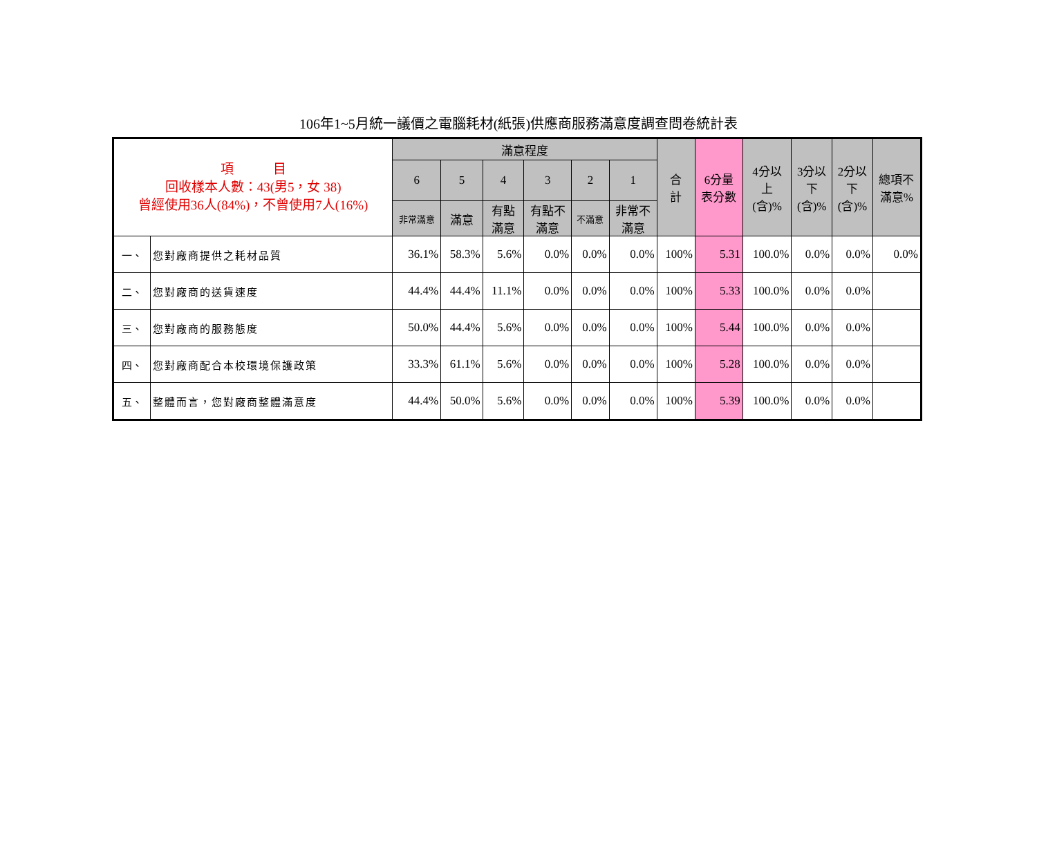106年1~5月統一議價之電腦耗材(紙張)供應商服務滿意度調查問卷統計表
| 項 目 回收樣本人數：43(男5，女 38) 曾經使用36人(84%)，不曾使用7人(16%) | | 滿意程度 | | | | | | 合 計 | 6分量 表分數 | 4分以 上 (含)% | 3分以 下 (含)% | 2分以 下 (含)% | 總項不 滿意% |
| --- | --- | --- | --- | --- | --- | --- | --- | --- | --- | --- | --- | --- | --- |
| | | 6 | 5 | 4 | 3 | 2 | 1 | | | | | | |
| | | 非常滿意 | 滿意 | 有點 滿意 | 有點不 滿意 | 不滿意 | 非常不 滿意 | | | | | | |
| 一、 | 您對廠商提供之耗材品質 | 36.1% | 58.3% | 5.6% | 0.0% | 0.0% | 0.0% | 100% | 5.31 | 100.0% | 0.0% | 0.0% | 0.0% |
| 二、 | 您對廠商的送貨速度 | 44.4% | 44.4% | 11.1% | 0.0% | 0.0% | 0.0% | 100% | 5.33 | 100.0% | 0.0% | 0.0% | |
| 三、 | 您對廠商的服務態度 | 50.0% | 44.4% | 5.6% | 0.0% | 0.0% | 0.0% | 100% | 5.44 | 100.0% | 0.0% | 0.0% | |
| 四、 | 您對廠商配合本校環境保護政策 | 33.3% | 61.1% | 5.6% | 0.0% | 0.0% | 0.0% | 100% | 5.28 | 100.0% | 0.0% | 0.0% | |
| 五、 | 整體而言，您對廠商整體滿意度 | 44.4% | 50.0% | 5.6% | 0.0% | 0.0% | 0.0% | 100% | 5.39 | 100.0% | 0.0% | 0.0% | |